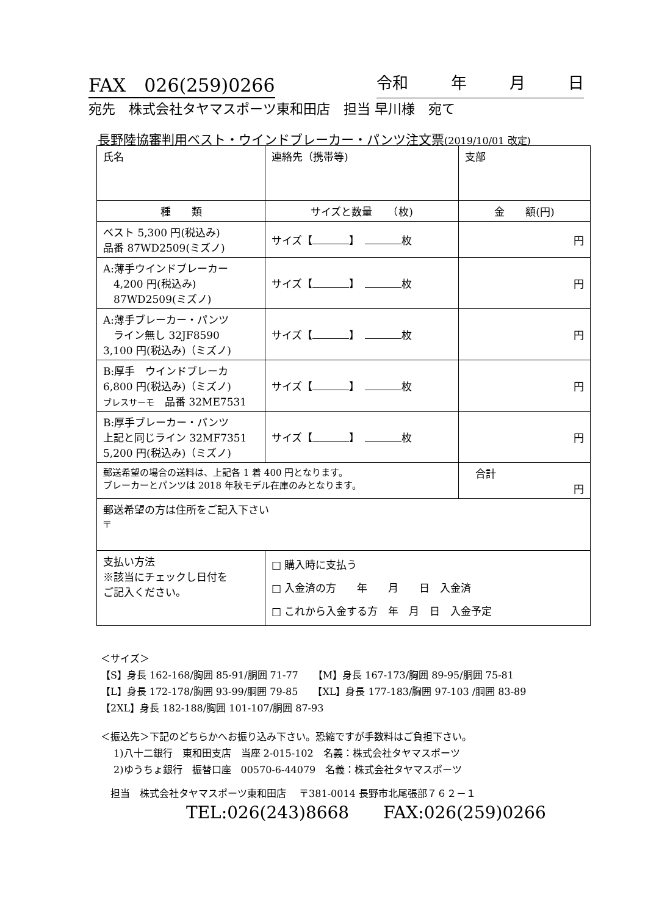FAX　026(259)0266 令和 年 月 日
宛先　株式会社タヤマスポーツ東和田店　担当 早川様　宛て
長野陸協審判用ベスト・ウインドブレーカー・パンツ注文票(2019/10/01 改定)
| 氏名 | 連絡先（携帯等) | 支部 |
| 種 類 | サイズと数量 （枚) | 金 額(円) |
| ベスト 5,300 円(税込み) 品番 87WD2509(ミズノ) | サイズ【 】 枚 | 円 |
| A:薄手ウインドブレーカー 4,200 円(税込み) 87WD2509(ミズノ) | サイズ【 】 枚 | 円 |
| A:薄手ブレーカー・パンツ ライン無し 32JF8590 3,100 円(税込み)（ミズノ) | サイズ【 】 枚 | 円 |
| B:厚手 ウインドブレーカ 6,800 円(税込み)（ミズノ) ブレスサーモ 品番 32ME7531 | サイズ【 】 枚 | 円 |
| B:厚手ブレーカー・パンツ 上記と同じライン 32MF7351 5,200 円(税込み)（ミズノ) | サイズ【 】 枚 | 円 |
| 郵送希望の場合の送料は、上記各 1 着 400 円となります。 ブレーカーとパンツは 2018 年秋モデル在庫のみとなります。 | | 合計 円 |
| 郵送希望の方は住所をご記入下さい 〒 | | |
| 支払い方法 ※該当にチェックし日付を ご記入ください。 | □ 購入時に支払う □ 入金済の方 年 月 日 入金済 □ これから入金する方 年 月 日 入金予定 | |
＜サイズ＞
【S】身長 162-168/胸囲 85-91/胴囲 71-77　　【M】身長 167-173/胸囲 89-95/胴囲 75-81
【L】身長 172-178/胸囲 93-99/胴囲 79-85　　【XL】身長 177-183/胸囲 97-103 /胴囲 83-89
【2XL】身長 182-188/胸囲 101-107/胴囲 87-93
＜振込先＞下記のどちらかへお振り込み下さい。恐縮ですが手数料はご負担下さい。
　 1)八十二銀行　東和田支店　当座 2-015-102　名義：株式会社タヤマスポーツ
　 2)ゆうちょ銀行　振替口座　00570-6-44079　名義：株式会社タヤマスポーツ
　担当　株式会社タヤマスポーツ東和田店　 〒381-0014 長野市北尾張部７６２－１
TEL:026(243)8668　　FAX:026(259)0266